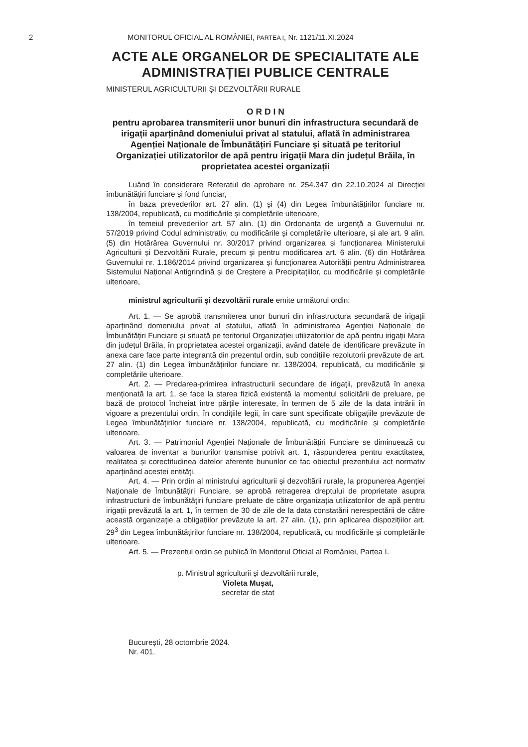2 MONITORUL OFICIAL AL ROMÂNIEI, PARTEA I, Nr. 1121/11.XI.2024
ACTE ALE ORGANELOR DE SPECIALITATE ALE ADMINISTRAȚIEI PUBLICE CENTRALE
MINISTERUL AGRICULTURII ȘI DEZVOLTĂRII RURALE
O R D I N
pentru aprobarea transmiterii unor bunuri din infrastructura secundară de irigații aparținând domeniului privat al statului, aflată în administrarea Agenției Naționale de Îmbunătățiri Funciare și situată pe teritoriul Organizației utilizatorilor de apă pentru irigații Mara din județul Brăila, în proprietatea acestei organizații
Luând în considerare Referatul de aprobare nr. 254.347 din 22.10.2024 al Direcției îmbunătățiri funciare și fond funciar,
în baza prevederilor art. 27 alin. (1) și (4) din Legea îmbunătățirilor funciare nr. 138/2004, republicată, cu modificările și completările ulterioare,
în temeiul prevederilor art. 57 alin. (1) din Ordonanța de urgență a Guvernului nr. 57/2019 privind Codul administrativ, cu modificările și completările ulterioare, și ale art. 9 alin. (5) din Hotărârea Guvernului nr. 30/2017 privind organizarea și funcționarea Ministerului Agriculturii și Dezvoltării Rurale, precum și pentru modificarea art. 6 alin. (6) din Hotărârea Guvernului nr. 1.186/2014 privind organizarea și funcționarea Autorității pentru Administrarea Sistemului Național Antigrindină și de Creștere a Precipitațiilor, cu modificările și completările ulterioare,
ministrul agriculturii și dezvoltării rurale emite următorul ordin:
Art. 1. — Se aprobă transmiterea unor bunuri din infrastructura secundară de irigații aparținând domeniului privat al statului, aflată în administrarea Agenției Naționale de Îmbunătățiri Funciare și situată pe teritoriul Organizației utilizatorilor de apă pentru irigații Mara din județul Brăila, în proprietatea acestei organizații, având datele de identificare prevăzute în anexa care face parte integrantă din prezentul ordin, sub condițiile rezolutorii prevăzute de art. 27 alin. (1) din Legea îmbunătățirilor funciare nr. 138/2004, republicată, cu modificările și completările ulterioare.
Art. 2. — Predarea-primirea infrastructurii secundare de irigații, prevăzută în anexa menționată la art. 1, se face la starea fizică existentă la momentul solicitării de preluare, pe bază de protocol încheiat între părțile interesate, în termen de 5 zile de la data intrării în vigoare a prezentului ordin, în condițiile legii, în care sunt specificate obligațiile prevăzute de Legea îmbunătățirilor funciare nr. 138/2004, republicată, cu modificările și completările ulterioare.
Art. 3. — Patrimoniul Agenției Naționale de Îmbunătățiri Funciare se diminuează cu valoarea de inventar a bunurilor transmise potrivit art. 1, răspunderea pentru exactitatea, realitatea și corectitudinea datelor aferente bunurilor ce fac obiectul prezentului act normativ aparținând acestei entități.
Art. 4. — Prin ordin al ministrului agriculturii și dezvoltării rurale, la propunerea Agenției Naționale de Îmbunătățiri Funciare, se aprobă retragerea dreptului de proprietate asupra infrastructurii de îmbunătățiri funciare preluate de către organizația utilizatorilor de apă pentru irigații prevăzută la art. 1, în termen de 30 de zile de la data constatării nerespectării de către această organizație a obligațiilor prevăzute la art. 27 alin. (1), prin aplicarea dispozițiilor art. 29<sup>3</sup> din Legea îmbunătățirilor funciare nr. 138/2004, republicată, cu modificările și completările ulterioare.
Art. 5. — Prezentul ordin se publică în Monitorul Oficial al României, Partea I.
p. Ministrul agriculturii și dezvoltării rurale,
Violeta Mușat,
secretar de stat
București, 28 octombrie 2024.
Nr. 401.